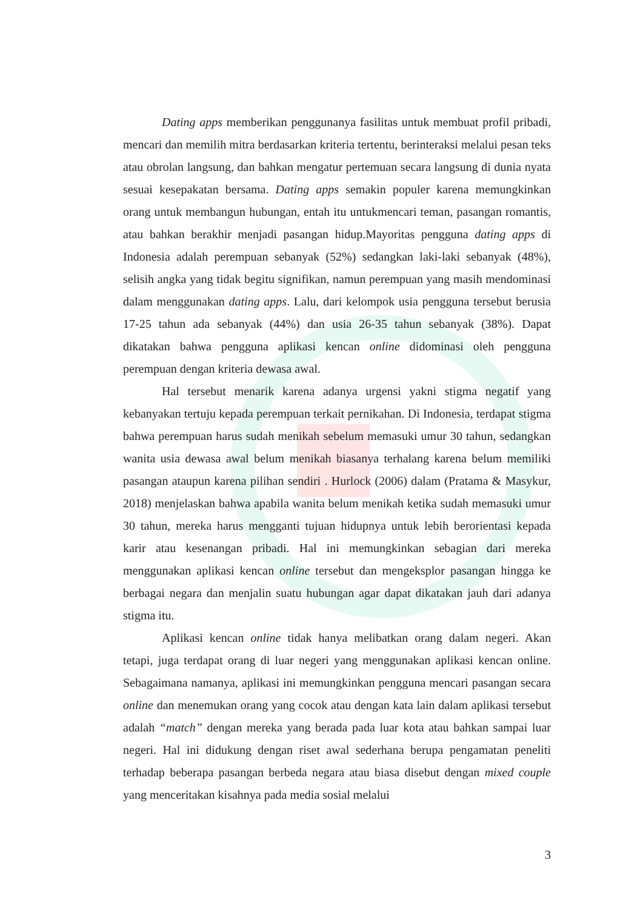Dating apps memberikan penggunanya fasilitas untuk membuat profil pribadi, mencari dan memilih mitra berdasarkan kriteria tertentu, berinteraksi melalui pesan teks atau obrolan langsung, dan bahkan mengatur pertemuan secara langsung di dunia nyata sesuai kesepakatan bersama. Dating apps semakin populer karena memungkinkan orang untuk membangun hubungan, entah itu untukmencari teman, pasangan romantis, atau bahkan berakhir menjadi pasangan hidup.Mayoritas pengguna dating apps di Indonesia adalah perempuan sebanyak (52%) sedangkan laki-laki sebanyak (48%), selisih angka yang tidak begitu signifikan, namun perempuan yang masih mendominasi dalam menggunakan dating apps. Lalu, dari kelompok usia pengguna tersebut berusia 17-25 tahun ada sebanyak (44%) dan usia 26-35 tahun sebanyak (38%). Dapat dikatakan bahwa pengguna aplikasi kencan online didominasi oleh pengguna perempuan dengan kriteria dewasa awal.
Hal tersebut menarik karena adanya urgensi yakni stigma negatif yang kebanyakan tertuju kepada perempuan terkait pernikahan. Di Indonesia, terdapat stigma bahwa perempuan harus sudah menikah sebelum memasuki umur 30 tahun, sedangkan wanita usia dewasa awal belum menikah biasanya terhalang karena belum memiliki pasangan ataupun karena pilihan sendiri . Hurlock (2006) dalam (Pratama & Masykur, 2018) menjelaskan bahwa apabila wanita belum menikah ketika sudah memasuki umur 30 tahun, mereka harus mengganti tujuan hidupnya untuk lebih berorientasi kepada karir atau kesenangan pribadi. Hal ini memungkinkan sebagian dari mereka menggunakan aplikasi kencan online tersebut dan mengeksplor pasangan hingga ke berbagai negara dan menjalin suatu hubungan agar dapat dikatakan jauh dari adanya stigma itu.
Aplikasi kencan online tidak hanya melibatkan orang dalam negeri. Akan tetapi, juga terdapat orang di luar negeri yang menggunakan aplikasi kencan online. Sebagaimana namanya, aplikasi ini memungkinkan pengguna mencari pasangan secara online dan menemukan orang yang cocok atau dengan kata lain dalam aplikasi tersebut adalah “match” dengan mereka yang berada pada luar kota atau bahkan sampai luar negeri. Hal ini didukung dengan riset awal sederhana berupa pengamatan peneliti terhadap beberapa pasangan berbeda negara atau biasa disebut dengan mixed couple yang menceritakan kisahnya pada media sosial melalui
3